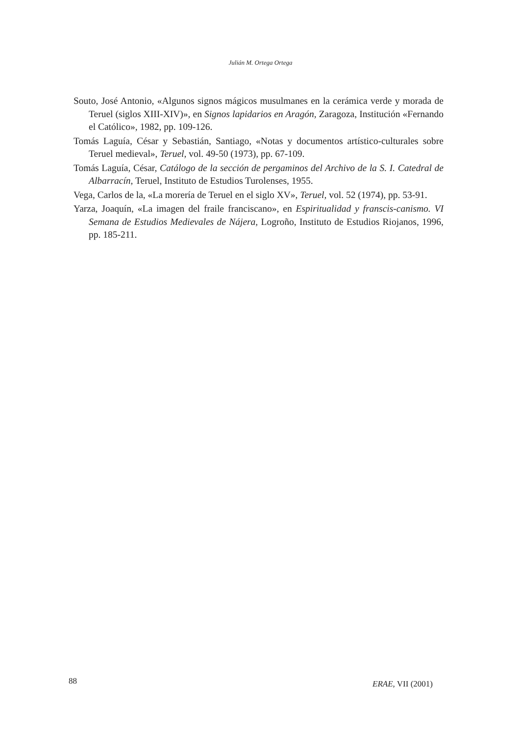Julián M. Ortega Ortega
Souto, José Antonio, «Algunos signos mágicos musulmanes en la cerámica verde y morada de Teruel (siglos XIII-XIV)», en Signos lapidarios en Aragón, Zaragoza, Institución «Fernando el Católico», 1982, pp. 109-126.
Tomás Laguía, César y Sebastián, Santiago, «Notas y documentos artístico-culturales sobre Teruel medieval», Teruel, vol. 49-50 (1973), pp. 67-109.
Tomás Laguía, César, Catálogo de la sección de pergaminos del Archivo de la S. I. Catedral de Albarracín, Teruel, Instituto de Estudios Turolenses, 1955.
Vega, Carlos de la, «La morería de Teruel en el siglo XV», Teruel, vol. 52 (1974), pp. 53-91.
Yarza, Joaquín, «La imagen del fraile franciscano», en Espiritualidad y franscis-canismo. VI Semana de Estudios Medievales de Nájera, Logroño, Instituto de Estudios Riojanos, 1996, pp. 185-211.
88 ERAE, VII (2001)